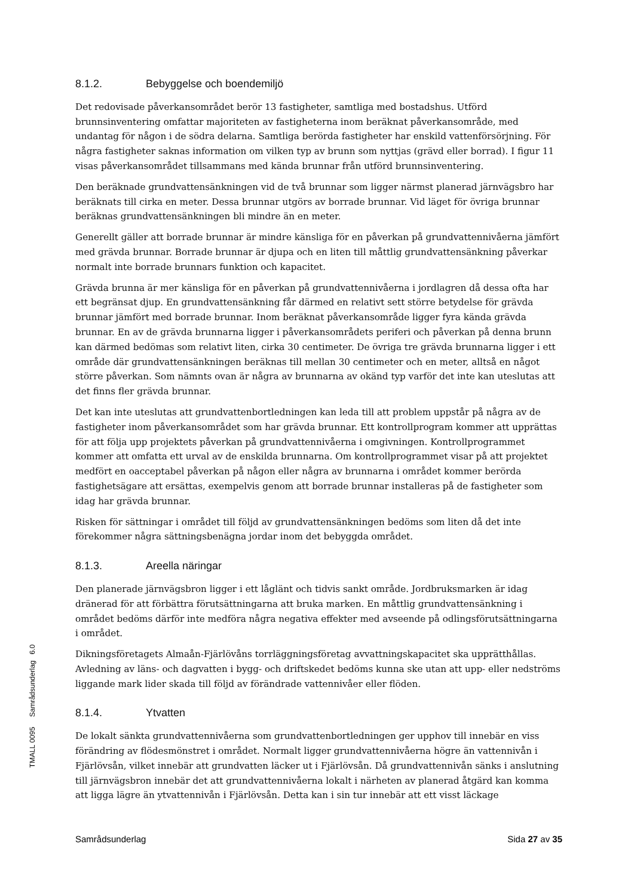8.1.2. Bebyggelse och boendemiljö
Det redovisade påverkansområdet berör 13 fastigheter, samtliga med bostadshus. Utförd brunnsinventering omfattar majoriteten av fastigheterna inom beräknat påverkansområde, med undantag för någon i de södra delarna. Samtliga berörda fastigheter har enskild vattenförsörjning. För några fastigheter saknas information om vilken typ av brunn som nyttjas (grävd eller borrad). I figur 11 visas påverkansområdet tillsammans med kända brunnar från utförd brunnsinventering.
Den beräknade grundvattensänkningen vid de två brunnar som ligger närmst planerad järnvägsbro har beräknats till cirka en meter. Dessa brunnar utgörs av borrade brunnar. Vid läget för övriga brunnar beräknas grundvattensänkningen bli mindre än en meter.
Generellt gäller att borrade brunnar är mindre känsliga för en påverkan på grundvattennivåerna jämfört med grävda brunnar. Borrade brunnar är djupa och en liten till måttlig grundvattensänkning påverkar normalt inte borrade brunnars funktion och kapacitet.
Grävda brunna är mer känsliga för en påverkan på grundvattennivåerna i jordlagren då dessa ofta har ett begränsat djup. En grundvattensänkning får därmed en relativt sett större betydelse för grävda brunnar jämfört med borrade brunnar. Inom beräknat påverkansområde ligger fyra kända grävda brunnar. En av de grävda brunnarna ligger i påverkansområdets periferi och påverkan på denna brunn kan därmed bedömas som relativt liten, cirka 30 centimeter. De övriga tre grävda brunnarna ligger i ett område där grundvattensänkningen beräknas till mellan 30 centimeter och en meter, alltså en något större påverkan. Som nämnts ovan är några av brunnarna av okänd typ varför det inte kan uteslutas att det finns fler grävda brunnar.
Det kan inte uteslutas att grundvattenbortledningen kan leda till att problem uppstår på några av de fastigheter inom påverkansområdet som har grävda brunnar. Ett kontrollprogram kommer att upprättas för att följa upp projektets påverkan på grundvattennivåerna i omgivningen. Kontrollprogrammet kommer att omfatta ett urval av de enskilda brunnarna. Om kontrollprogrammet visar på att projektet medfört en oacceptabel påverkan på någon eller några av brunnarna i området kommer berörda fastighetsägare att ersättas, exempelvis genom att borrade brunnar installeras på de fastigheter som idag har grävda brunnar.
Risken för sättningar i området till följd av grundvattensänkningen bedöms som liten då det inte förekommer några sättningsbenägna jordar inom det bebyggda området.
8.1.3. Areella näringar
Den planerade järnvägsbron ligger i ett låglänt och tidvis sankt område. Jordbruksmarken är idag dränerad för att förbättra förutsättningarna att bruka marken. En måttlig grundvattensänkning i området bedöms därför inte medföra några negativa effekter med avseende på odlingsförutsättningarna i området.
Dikningsföretagets Almaån-Fjärlövåns torrläggningsföretag avvattningskapacitet ska upprätthållas. Avledning av läns- och dagvatten i bygg- och driftskedet bedöms kunna ske utan att upp- eller nedströms liggande mark lider skada till följd av förändrade vattennivåer eller flöden.
8.1.4. Ytvatten
De lokalt sänkta grundvattennivåerna som grundvattenbortledningen ger upphov till innebär en viss förändring av flödesmönstret i området. Normalt ligger grundvattennivåerna högre än vattennivån i Fjärlövsån, vilket innebär att grundvatten läcker ut i Fjärlövsån. Då grundvattennivån sänks i anslutning till järnvägsbron innebär det att grundvattennivåerna lokalt i närheten av planerad åtgärd kan komma att ligga lägre än ytvattennivån i Fjärlövsån. Detta kan i sin tur innebär att ett visst läckage
TMALL 0095 Samrådsunderlag 6.0
Samrådsunderlag Sida 27 av 35